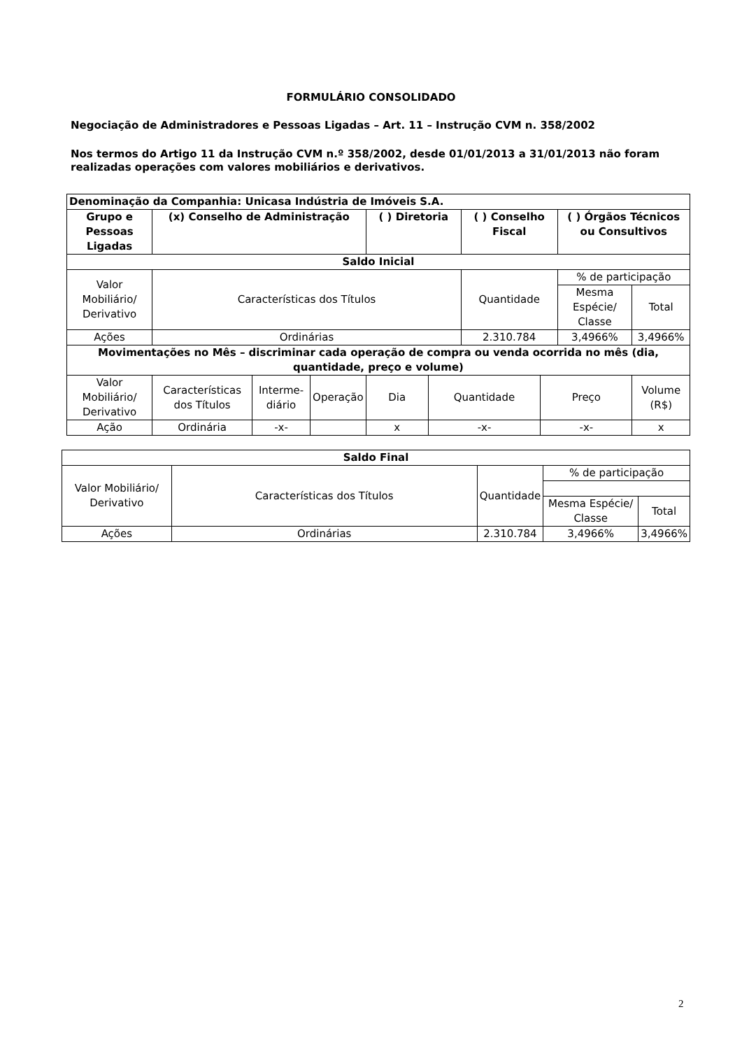FORMULÁRIO CONSOLIDADO
Negociação de Administradores e Pessoas Ligadas – Art. 11 – Instrução CVM n. 358/2002
Nos termos do Artigo 11 da Instrução CVM n.º 358/2002, desde 01/01/2013 a 31/01/2013 não foram realizadas operações com valores mobiliários e derivativos.
| Denominação da Companhia: Unicasa Indústria de Imóveis S.A. | | | | | | | | | | |
| --- | --- | --- | --- | --- | --- | --- | --- | --- | --- | --- |
| Grupo e Pessoas Ligadas | (x) Conselho de Administração | | | ( ) Diretoria | | ( ) Conselho Fiscal | | ( ) Órgãos Técnicos ou Consultivos | | |
| Saldo Inicial | | | | | | | | | | |
| Valor Mobiliário/ Derivativo | Características dos Títulos | | | | | Quantidade | | % de participação | | |
| | | | | | | | | Mesma Espécie/ Classe | | Total |
| Ações | Ordinárias | | | | | 2.310.784 | | 3,4966% | | 3,4966% |
| Movimentações no Mês – discriminar cada operação de compra ou venda ocorrida no mês (dia, quantidade, preço e volume) | | | | | | | | | | |
| Valor Mobiliário/ Derivativo | Características dos Títulos | Interme-diário | Operação | Dia | Quantidade | | Preço | | Volume (R$) | |
| Ação | Ordinária | -x- | | x | -x- | | -x- | | x | |
| Saldo Final | | | | |
| --- | --- | --- | --- | --- |
| Valor Mobiliário/ Derivativo | Características dos Títulos | Quantidade | % de participação | |
| | | | Mesma Espécie/ Classe | Total |
| Ações | Ordinárias | 2.310.784 | 3,4966% | 3,4966% |
2